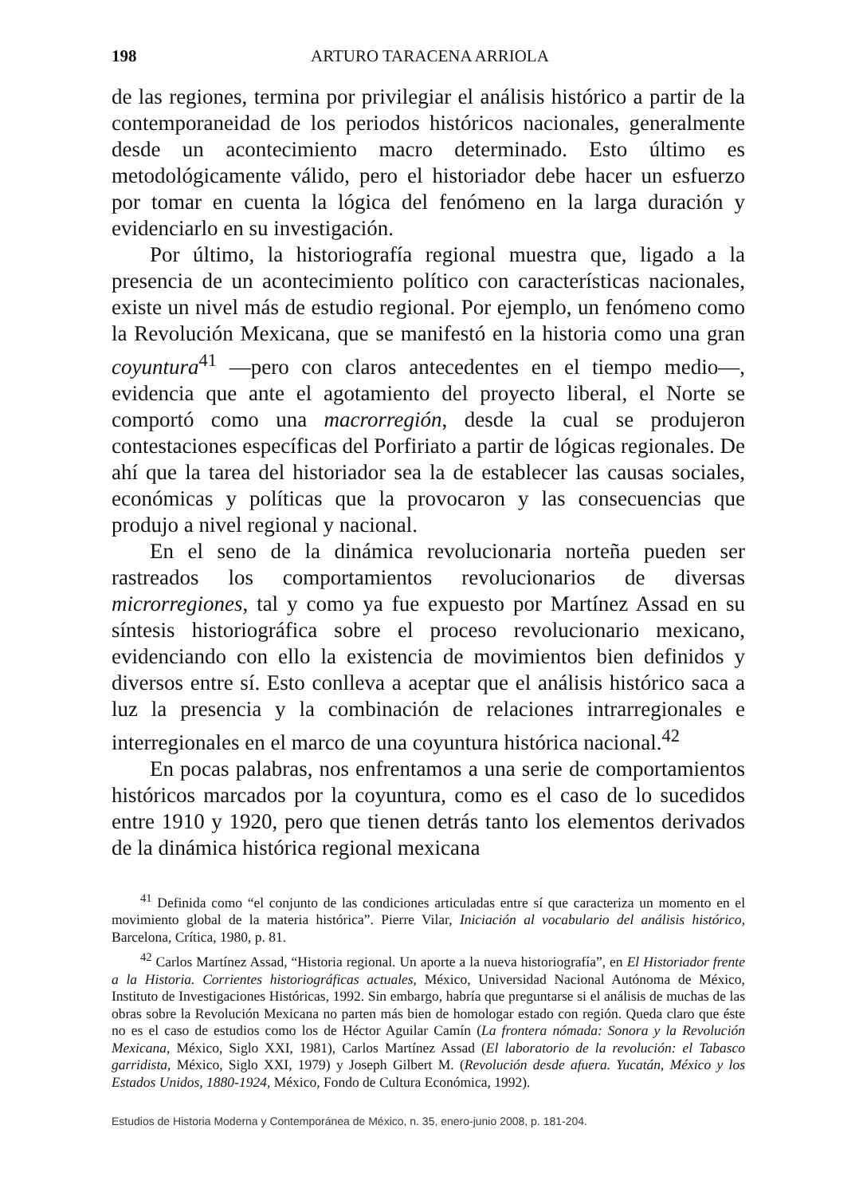198 ARTURO TARACENA ARRIOLA
de las regiones, termina por privilegiar el análisis histórico a partir de la contemporaneidad de los periodos históricos nacionales, generalmente desde un acontecimiento macro determinado. Esto último es metodológicamente válido, pero el historiador debe hacer un esfuerzo por tomar en cuenta la lógica del fenómeno en la larga duración y evidenciarlo en su investigación.
Por último, la historiografía regional muestra que, ligado a la presencia de un acontecimiento político con características nacionales, existe un nivel más de estudio regional. Por ejemplo, un fenómeno como la Revolución Mexicana, que se manifestó en la historia como una gran coyuntura<sup>41</sup> —pero con claros antecedentes en el tiempo medio—, evidencia que ante el agotamiento del proyecto liberal, el Norte se comportó como una macrorregión, desde la cual se produjeron contestaciones específicas del Porfiriato a partir de lógicas regionales. De ahí que la tarea del historiador sea la de establecer las causas sociales, económicas y políticas que la provocaron y las consecuencias que produjo a nivel regional y nacional.
En el seno de la dinámica revolucionaria norteña pueden ser rastreados los comportamientos revolucionarios de diversas microrregiones, tal y como ya fue expuesto por Martínez Assad en su síntesis historiográfica sobre el proceso revolucionario mexicano, evidenciando con ello la existencia de movimientos bien definidos y diversos entre sí. Esto conlleva a aceptar que el análisis histórico saca a luz la presencia y la combinación de relaciones intrarregionales e interregionales en el marco de una coyuntura histórica nacional.<sup>42</sup>
En pocas palabras, nos enfrentamos a una serie de comportamientos históricos marcados por la coyuntura, como es el caso de lo sucedidos entre 1910 y 1920, pero que tienen detrás tanto los elementos derivados de la dinámica histórica regional mexicana
<sup>41</sup> Definida como “el conjunto de las condiciones articuladas entre sí que caracteriza un momento en el movimiento global de la materia histórica”. Pierre Vilar, Iniciación al vocabulario del análisis histórico, Barcelona, Crítica, 1980, p. 81.
<sup>42</sup> Carlos Martínez Assad, “Historia regional. Un aporte a la nueva historiografía”, en El Historiador frente a la Historia. Corrientes historiográficas actuales, México, Universidad Nacional Autónoma de México, Instituto de Investigaciones Históricas, 1992. Sin embargo, habría que preguntarse si el análisis de muchas de las obras sobre la Revolución Mexicana no parten más bien de homologar estado con región. Queda claro que éste no es el caso de estudios como los de Héctor Aguilar Camín (La frontera nómada: Sonora y la Revolución Mexicana, México, Siglo XXI, 1981), Carlos Martínez Assad (El laboratorio de la revolución: el Tabasco garridista, México, Siglo XXI, 1979) y Joseph Gilbert M. (Revolución desde afuera. Yucatán, México y los Estados Unidos, 1880-1924, México, Fondo de Cultura Económica, 1992).
Estudios de Historia Moderna y Contemporánea de México, n. 35, enero-junio 2008, p. 181-204.